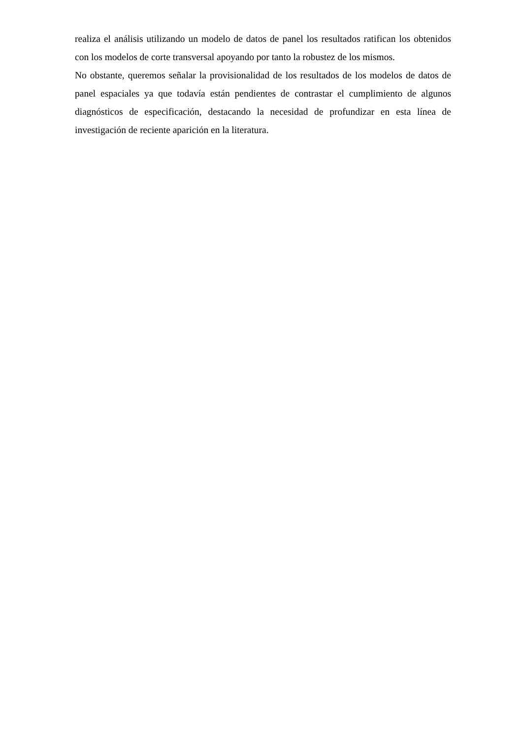realiza el análisis utilizando un modelo de datos de panel los resultados ratifican los obtenidos con los modelos de corte transversal apoyando por tanto la robustez de los mismos.
No obstante, queremos señalar la provisionalidad de los resultados de los modelos de datos de panel espaciales ya que todavía están pendientes de contrastar el cumplimiento de algunos diagnósticos de especificación, destacando la necesidad de profundizar en esta línea de investigación de reciente aparición en la literatura.